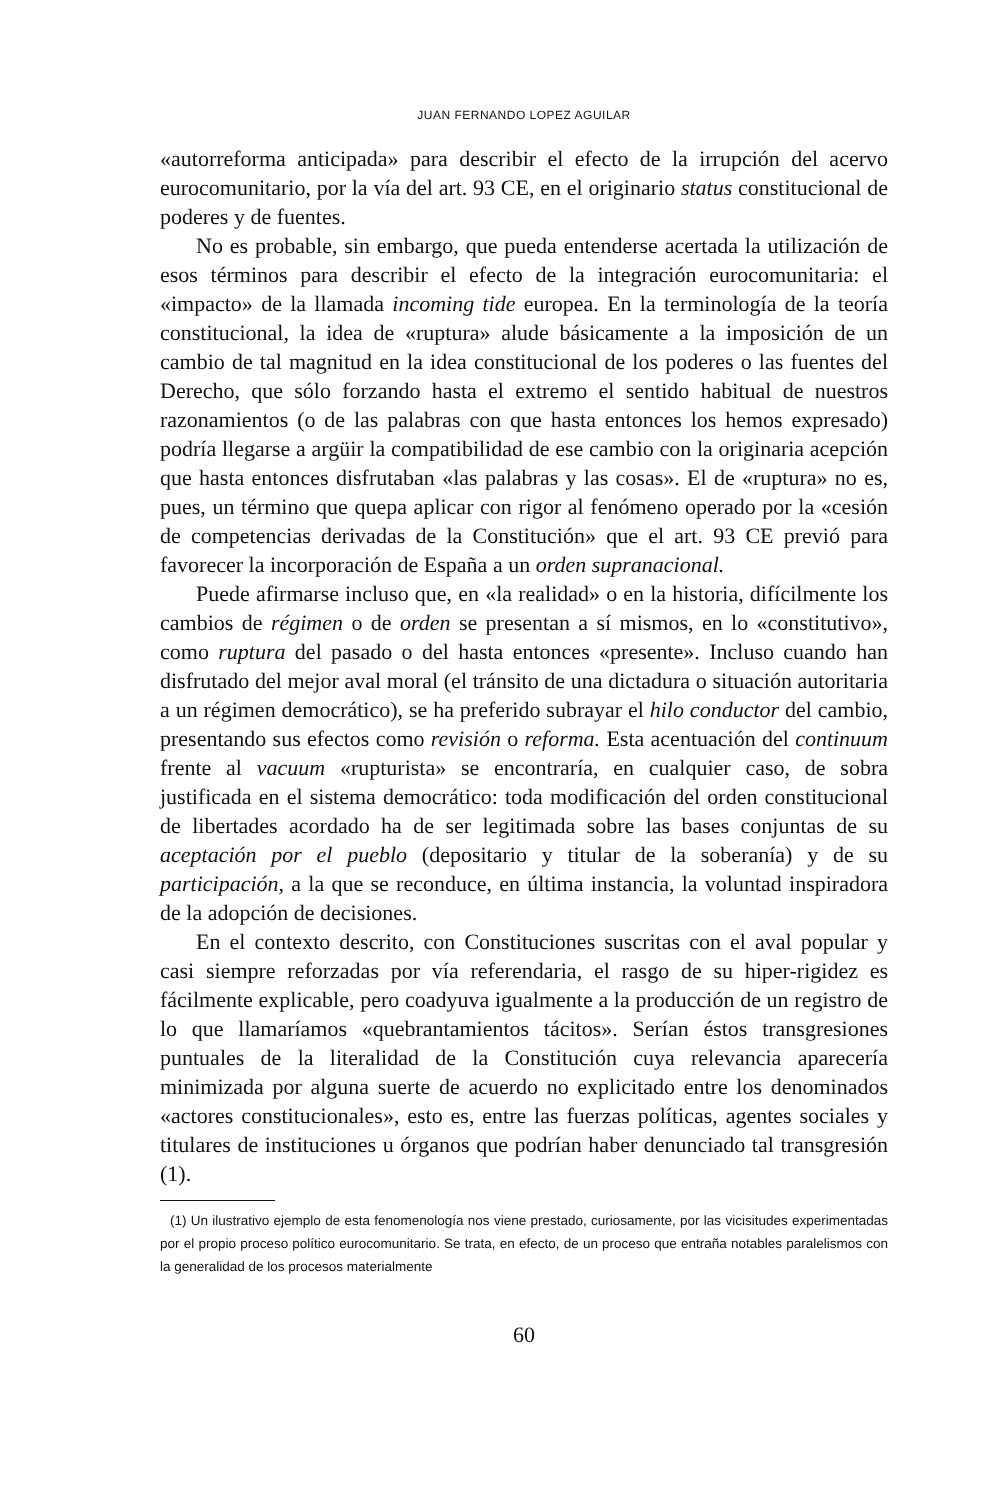JUAN FERNANDO LOPEZ AGUILAR
«autorreforma anticipada» para describir el efecto de la irrupción del acervo eurocomunitario, por la vía del art. 93 CE, en el originario status constitucional de poderes y de fuentes.
No es probable, sin embargo, que pueda entenderse acertada la utilización de esos términos para describir el efecto de la integración eurocomunitaria: el «impacto» de la llamada incoming tide europea. En la terminología de la teoría constitucional, la idea de «ruptura» alude básicamente a la imposición de un cambio de tal magnitud en la idea constitucional de los poderes o las fuentes del Derecho, que sólo forzando hasta el extremo el sentido habitual de nuestros razonamientos (o de las palabras con que hasta entonces los hemos expresado) podría llegarse a argüir la compatibilidad de ese cambio con la originaria acepción que hasta entonces disfrutaban «las palabras y las cosas». El de «ruptura» no es, pues, un término que quepa aplicar con rigor al fenómeno operado por la «cesión de competencias derivadas de la Constitución» que el art. 93 CE previó para favorecer la incorporación de España a un orden supranacional.
Puede afirmarse incluso que, en «la realidad» o en la historia, difícilmente los cambios de régimen o de orden se presentan a sí mismos, en lo «constitutivo», como ruptura del pasado o del hasta entonces «presente». Incluso cuando han disfrutado del mejor aval moral (el tránsito de una dictadura o situación autoritaria a un régimen democrático), se ha preferido subrayar el hilo conductor del cambio, presentando sus efectos como revisión o reforma. Esta acentuación del continuum frente al vacuum «rupturista» se encontraría, en cualquier caso, de sobra justificada en el sistema democrático: toda modificación del orden constitucional de libertades acordado ha de ser legitimada sobre las bases conjuntas de su aceptación por el pueblo (depositario y titular de la soberanía) y de su participación, a la que se reconduce, en última instancia, la voluntad inspiradora de la adopción de decisiones.
En el contexto descrito, con Constituciones suscritas con el aval popular y casi siempre reforzadas por vía referendaria, el rasgo de su hiper-rigidez es fácilmente explicable, pero coadyuva igualmente a la producción de un registro de lo que llamaríamos «quebrantamientos tácitos». Serían éstos transgresiones puntuales de la literalidad de la Constitución cuya relevancia aparecería minimizada por alguna suerte de acuerdo no explicitado entre los denominados «actores constitucionales», esto es, entre las fuerzas políticas, agentes sociales y titulares de instituciones u órganos que podrían haber denunciado tal transgresión (1).
(1) Un ilustrativo ejemplo de esta fenomenología nos viene prestado, curiosamente, por las vicisitudes experimentadas por el propio proceso político eurocomunitario. Se trata, en efecto, de un proceso que entraña notables paralelismos con la generalidad de los procesos materialmente
60